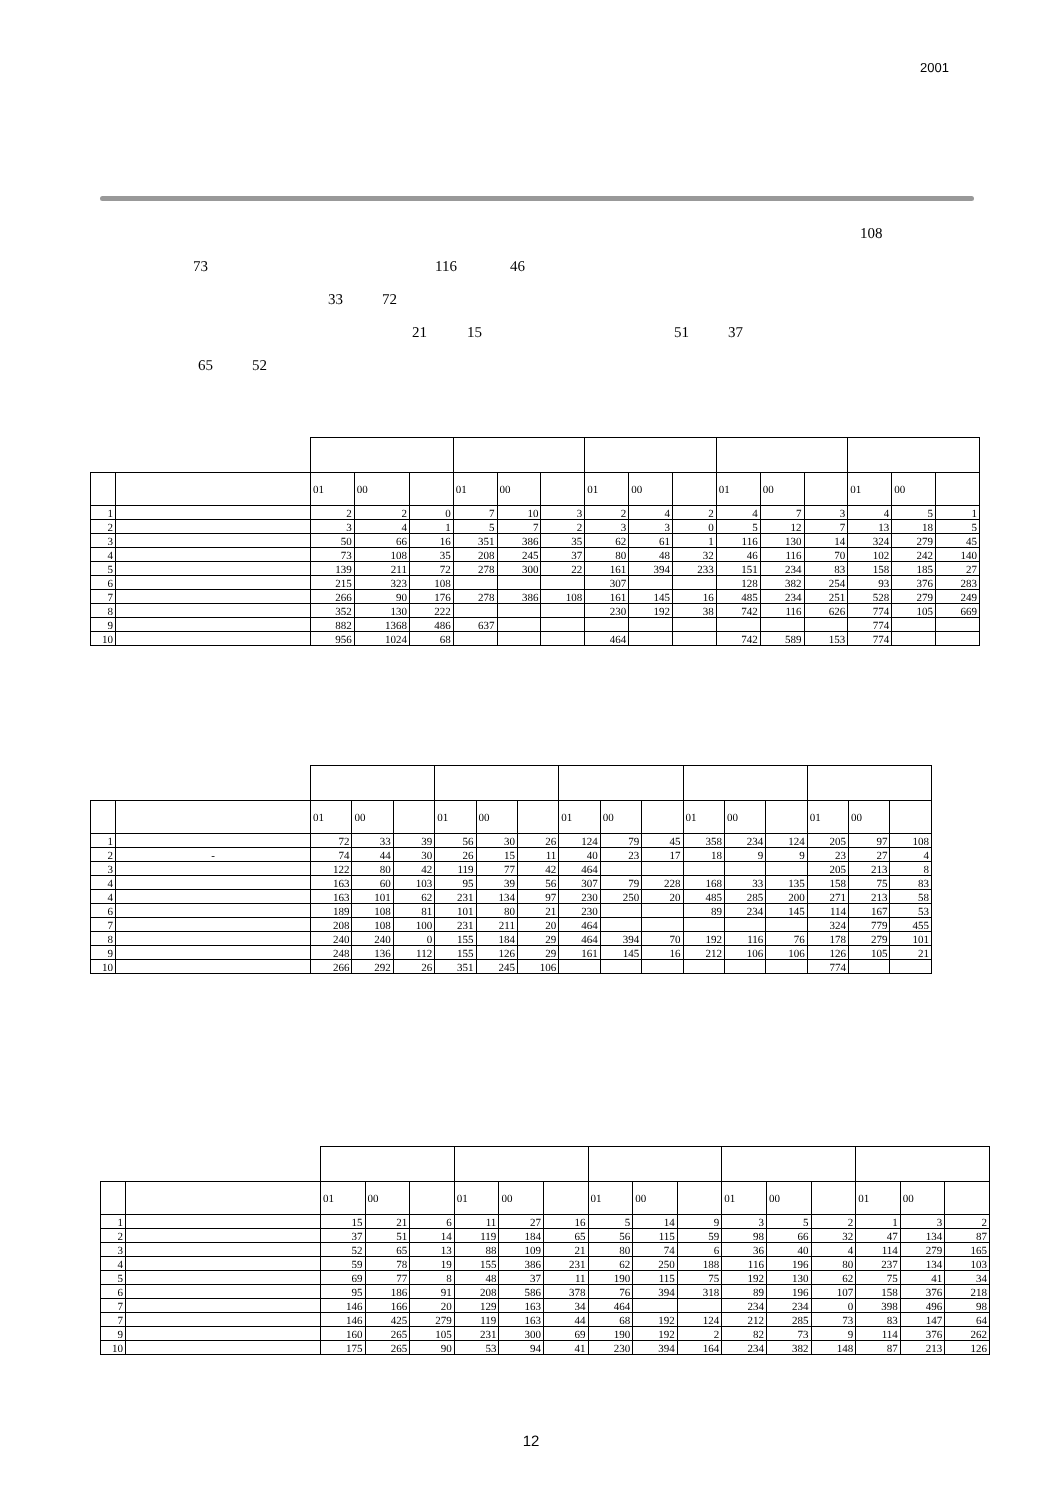2001
108
73 116 46
33 72 21 15 51 37
65 52
| | | 01 | 00 | | 01 | 00 | | 01 | 00 | | 01 | 00 | | 01 | 00 | |
| --- | --- | --- | --- | --- | --- | --- | --- | --- | --- | --- | --- | --- | --- | --- | --- | --- |
| 1 | | 2 | 2 | 0 | 7 | 10 | 3 | 2 | 4 | 2 | 4 | 7 | 3 | 4 | 5 | 1 |
| 2 | | 3 | 4 | 1 | 5 | 7 | 2 | 3 | 3 | 0 | 5 | 12 | 7 | 13 | 18 | 5 |
| 3 | | 50 | 66 | 16 | 351 | 386 | 35 | 62 | 61 | 1 | 116 | 130 | 14 | 324 | 279 | 45 |
| 4 | | 73 | 108 | 35 | 208 | 245 | 37 | 80 | 48 | 32 | 46 | 116 | 70 | 102 | 242 | 140 |
| 5 | | 139 | 211 | 72 | 278 | 300 | 22 | 161 | 394 | 233 | 151 | 234 | 83 | 158 | 185 | 27 |
| 6 | | 215 | 323 | 108 | | | | 307 | | | 128 | 382 | 254 | 93 | 376 | 283 |
| 7 | | 266 | 90 | 176 | 278 | 386 | 108 | 161 | 145 | 16 | 485 | 234 | 251 | 528 | 279 | 249 |
| 8 | | 352 | 130 | 222 | | | | 230 | 192 | 38 | 742 | 116 | 626 | 774 | 105 | 669 |
| 9 | | 882 | 1368 | 486 | 637 | | | | | | | | | 774 | | |
| 10 | | 956 | 1024 | 68 | | | | 464 | | | 742 | 589 | 153 | 774 | | |
| | | 01 | 00 | | 01 | 00 | | 01 | 00 | | 01 | 00 | | 01 | 00 | |
| --- | --- | --- | --- | --- | --- | --- | --- | --- | --- | --- | --- | --- | --- | --- | --- | --- |
| 1 | | 72 | 33 | 39 | 56 | 30 | 26 | 124 | 79 | 45 | 358 | 234 | 124 | 205 | 97 | 108 |
| 2 | - | 74 | 44 | 30 | 26 | 15 | 11 | 40 | 23 | 17 | 18 | 9 | 9 | 23 | 27 | 4 |
| 3 | | 122 | 80 | 42 | 119 | 77 | 42 | 464 | | | | | | 205 | 213 | 8 |
| 4 | | 163 | 60 | 103 | 95 | 39 | 56 | 307 | 79 | 228 | 168 | 33 | 135 | 158 | 75 | 83 |
| 4 | | 163 | 101 | 62 | 231 | 134 | 97 | 230 | 250 | 20 | 485 | 285 | 200 | 271 | 213 | 58 |
| 6 | | 189 | 108 | 81 | 101 | 80 | 21 | 230 | | | 89 | 234 | 145 | 114 | 167 | 53 |
| 7 | | 208 | 108 | 100 | 231 | 211 | 20 | 464 | | | | | | 324 | 779 | 455 |
| 8 | | 240 | 240 | 0 | 155 | 184 | 29 | 464 | 394 | 70 | 192 | 116 | 76 | 178 | 279 | 101 |
| 9 | | 248 | 136 | 112 | 155 | 126 | 29 | 161 | 145 | 16 | 212 | 106 | 106 | 126 | 105 | 21 |
| 10 | | 266 | 292 | 26 | 351 | 245 | 106 | | | | | | | 774 | | |
| | | 01 | 00 | | 01 | 00 | | 01 | 00 | | 01 | 00 | | 01 | 00 | |
| --- | --- | --- | --- | --- | --- | --- | --- | --- | --- | --- | --- | --- | --- | --- | --- | --- |
| 1 | | 15 | 21 | 6 | 11 | 27 | 16 | 5 | 14 | 9 | 3 | 5 | 2 | 1 | 3 | 2 |
| 2 | | 37 | 51 | 14 | 119 | 184 | 65 | 56 | 115 | 59 | 98 | 66 | 32 | 47 | 134 | 87 |
| 3 | | 52 | 65 | 13 | 88 | 109 | 21 | 80 | 74 | 6 | 36 | 40 | 4 | 114 | 279 | 165 |
| 4 | | 59 | 78 | 19 | 155 | 386 | 231 | 62 | 250 | 188 | 116 | 196 | 80 | 237 | 134 | 103 |
| 5 | | 69 | 77 | 8 | 48 | 37 | 11 | 190 | 115 | 75 | 192 | 130 | 62 | 75 | 41 | 34 |
| 6 | | 95 | 186 | 91 | 208 | 586 | 378 | 76 | 394 | 318 | 89 | 196 | 107 | 158 | 376 | 218 |
| 7 | | 146 | 166 | 20 | 129 | 163 | 34 | 464 | | | 234 | 234 | 0 | 398 | 496 | 98 |
| 7 | | 146 | 425 | 279 | 119 | 163 | 44 | 68 | 192 | 124 | 212 | 285 | 73 | 83 | 147 | 64 |
| 9 | | 160 | 265 | 105 | 231 | 300 | 69 | 190 | 192 | 2 | 82 | 73 | 9 | 114 | 376 | 262 |
| 10 | | 175 | 265 | 90 | 53 | 94 | 41 | 230 | 394 | 164 | 234 | 382 | 148 | 87 | 213 | 126 |
12